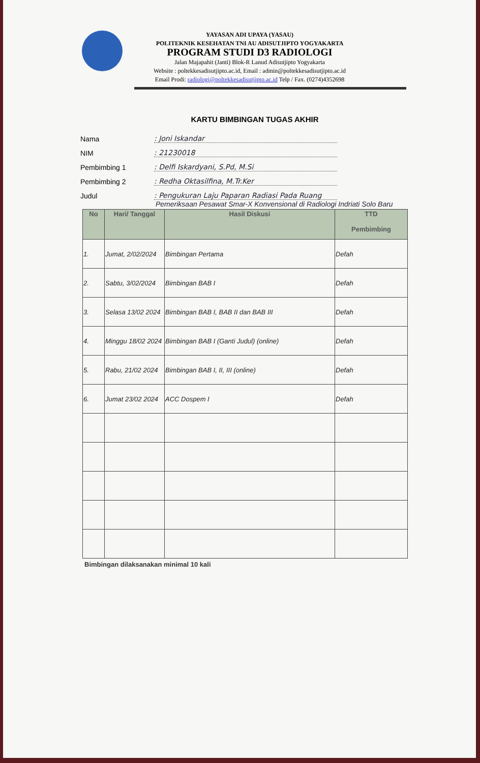YAYASAN ADI UPAYA (YASAU)
POLITEKNIK KESEHATAN TNI AU ADISUTJIPTO YOGYAKARTA
PROGRAM STUDI D3 RADIOLOGI
Jalan Majapahit (Janti) Blok-R Lanud Adisutjipto Yogyakarta
Website : poltekkesadisutjipto.ac.id, Email : admin@poltekkesadisutjipto.ac.id
Email Prodi: radiologi@poltekkesadisutjipto.ac.id Telp / Fax. (0274)4352698
KARTU BIMBINGAN TUGAS AKHIR
Nama: Joni Iskandar
NIM: 21230018
Pembimbing 1: Delfi Iskardyani, S.Pd, M.Si
Pembimbing 2: Redha Oktasilfina, M.Tr.Ker
Judul: Pengukuran Laju Paparan Radiasi Pada Ruang
Pemeriksaan Pesawat Smar-X Konvensional di Radiologi Indriati Solo Baru
| No | Hari/ Tanggal | Hasil Diskusi | TTD Pembimbing |
| --- | --- | --- | --- |
| 1. | Jumat, 2/02/2024 | Bimbingan Pertama | Defah |
| 2. | Sabtu, 3/02/2024 | Bimbingan BAB I | Defah |
| 3. | Selasa 13/02 2024 | Bimbingan BAB I, BAB II dan BAB III | Defah |
| 4. | Minggu 18/02 2024 | Bimbingan BAB I (Ganti Judul) (online) | Defah |
| 5. | Rabu, 21/02 2024 | Bimbingan BAB I, II, III (online) | Defah |
| 6. | Jumat 23/02 2024 | ACC Dospem I | Defah |
Bimbingan dilaksanakan minimal 10 kali